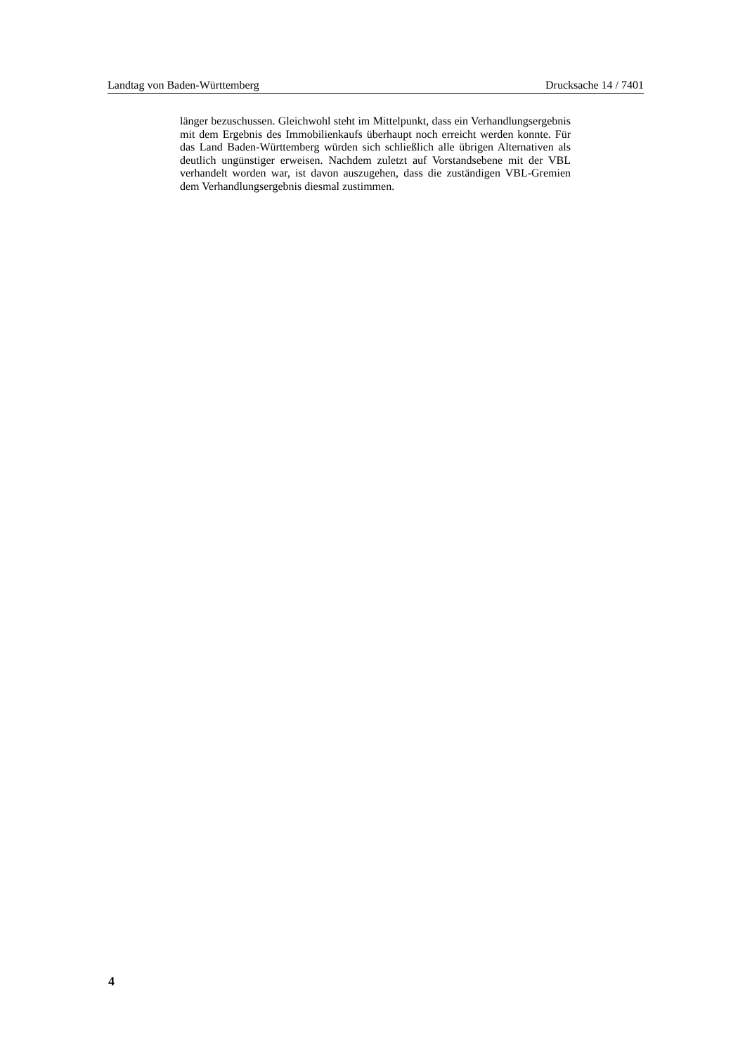Landtag von Baden-Württemberg Drucksache 14 / 7401
länger bezuschussen. Gleichwohl steht im Mittelpunkt, dass ein Verhand­lungsergebnis mit dem Ergebnis des Immobilienkaufs überhaupt noch erreicht werden konnte. Für das Land Baden-Württemberg würden sich schließlich alle übrigen Alternativen als deutlich ungünstiger erweisen. Nachdem zuletzt auf Vorstandsebene mit der VBL verhandelt worden war, ist davon auszuge­hen, dass die zuständigen VBL-Gremien dem Verhandlungsergebnis diesmal zustimmen.
4